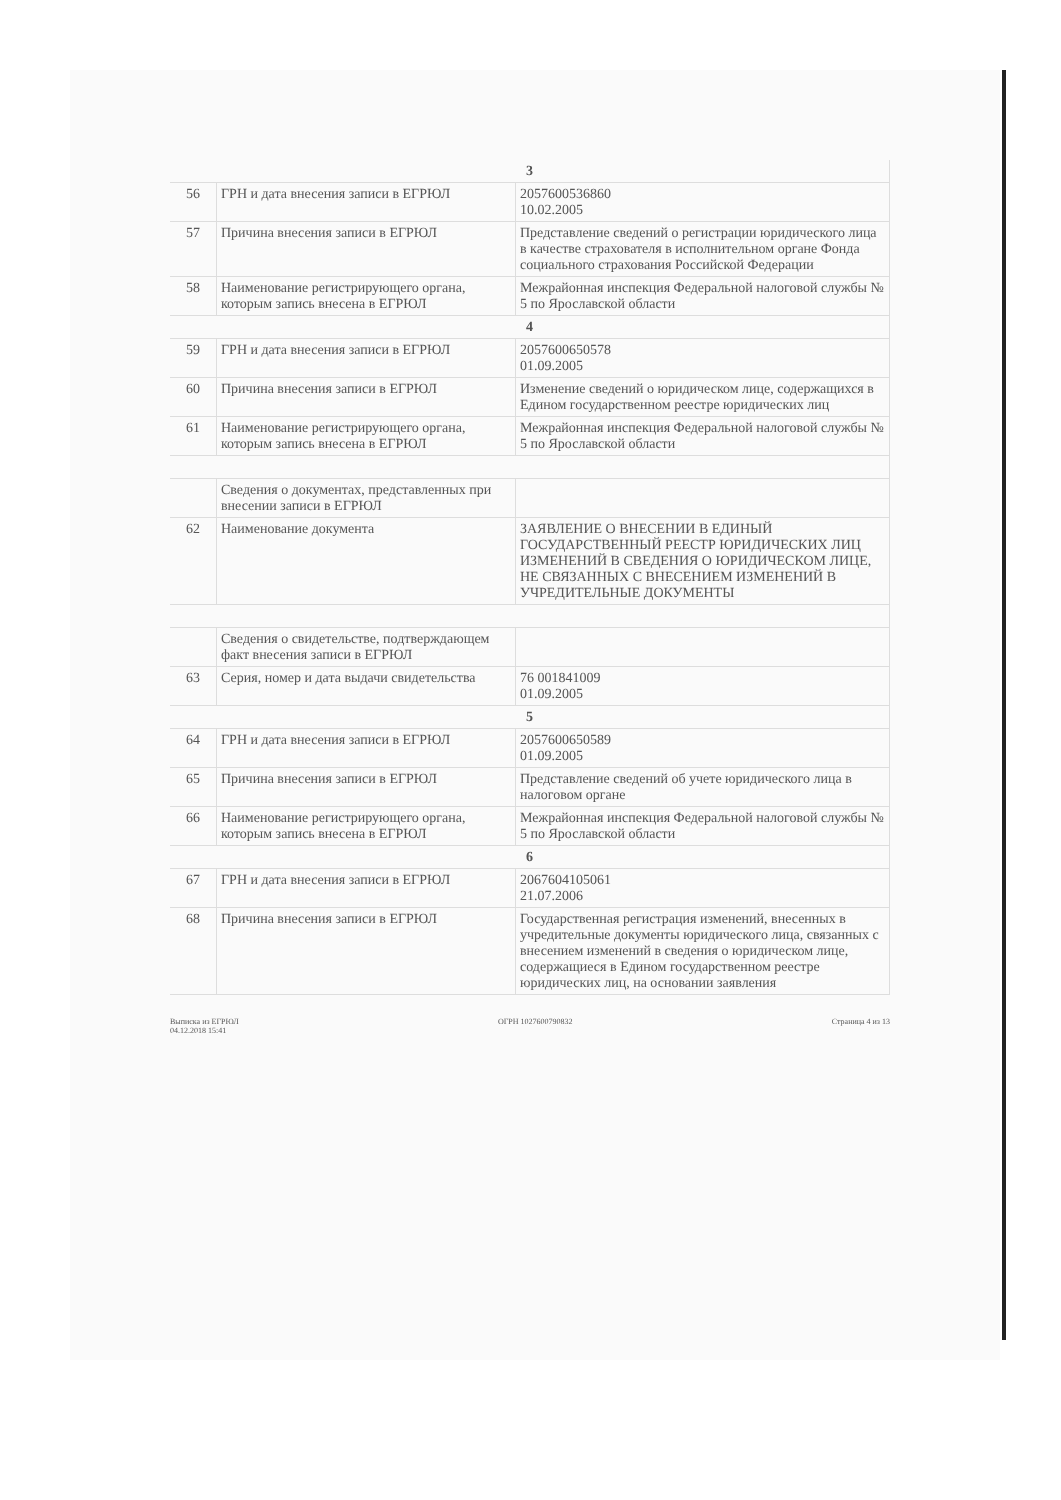| 3 | | |
| 56 | ГРН и дата внесения записи в ЕГРЮЛ | 2057600536860 10.02.2005 |
| 57 | Причина внесения записи в ЕГРЮЛ | Представление сведений о регистрации юридического лица в качестве страхователя в исполнительном органе Фонда социального страхования Российской Федерации |
| 58 | Наименование регистрирующего органа, которым запись внесена в ЕГРЮЛ | Межрайонная инспекция Федеральной налоговой службы № 5 по Ярославской области |
| 4 | | |
| 59 | ГРН и дата внесения записи в ЕГРЮЛ | 2057600650578 01.09.2005 |
| 60 | Причина внесения записи в ЕГРЮЛ | Изменение сведений о юридическом лице, содержащихся в Едином государственном реестре юридических лиц |
| 61 | Наименование регистрирующего органа, которым запись внесена в ЕГРЮЛ | Межрайонная инспекция Федеральной налоговой службы № 5 по Ярославской области |
| | Сведения о документах, представленных при внесении записи в ЕГРЮЛ | |
| 62 | Наименование документа | ЗАЯВЛЕНИЕ О ВНЕСЕНИИ В ЕДИНЫЙ ГОСУДАРСТВЕННЫЙ РЕЕСТР ЮРИДИЧЕСКИХ ЛИЦ ИЗМЕНЕНИЙ В СВЕДЕНИЯ О ЮРИДИЧЕСКОМ ЛИЦЕ, НЕ СВЯЗАННЫХ С ВНЕСЕНИЕМ ИЗМЕНЕНИЙ В УЧРЕДИТЕЛЬНЫЕ ДОКУМЕНТЫ |
| | Сведения о свидетельстве, подтверждающем факт внесения записи в ЕГРЮЛ | |
| 63 | Серия, номер и дата выдачи свидетельства | 76 001841009 01.09.2005 |
| 5 | | |
| 64 | ГРН и дата внесения записи в ЕГРЮЛ | 2057600650589 01.09.2005 |
| 65 | Причина внесения записи в ЕГРЮЛ | Представление сведений об учете юридического лица в налоговом органе |
| 66 | Наименование регистрирующего органа, которым запись внесена в ЕГРЮЛ | Межрайонная инспекция Федеральной налоговой службы № 5 по Ярославской области |
| 6 | | |
| 67 | ГРН и дата внесения записи в ЕГРЮЛ | 2067604105061 21.07.2006 |
| 68 | Причина внесения записи в ЕГРЮЛ | Государственная регистрация изменений, внесенных в учредительные документы юридического лица, связанных с внесением изменений в сведения о юридическом лице, содержащиеся в Едином государственном реестре юридических лиц, на основании заявления |
Выписка из ЕГРЮЛ
04.12.2018 15:41 ОГРН 1027600790832 Страница 4 из 13